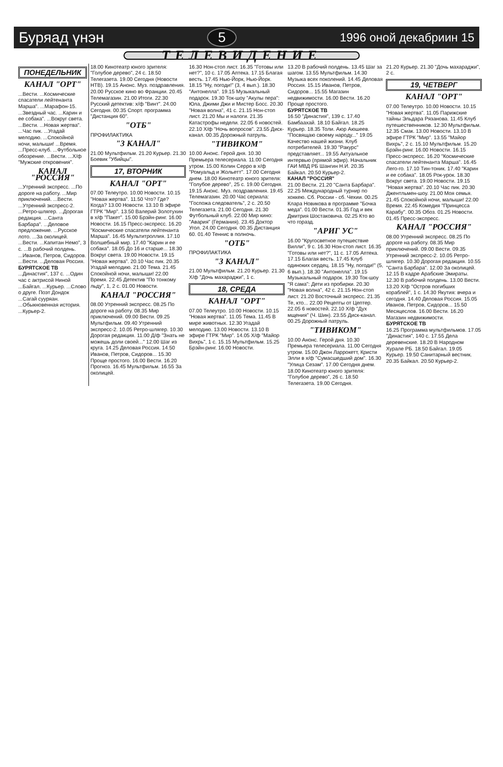Буряад үнэн 5 1996 оной декабриин 15
ТЕЛЕВИДЕНИЕ
ПОНЕДЕЛЬНИК
КАНАЛ "ОРТ"
...Вести. ...Космические спасатели лейтенанта Марша". ...Марафон-15. ...Звездный час. ...Карин и ее собака". ...Вокруг света. ...Вести. ...Новая жертва". ...Час пик. ...Угадай мелодию. ...Спокойной ночи, малыши! ...Время. ...Пресс-клуб. ...Футбольное обозрение. ...Вести. ...Х/ф "Мужские откровения".
КАНАЛ "РОССИЯ"
...Утренний экспресс. ...По дороге на работу. ...Мир приключений. ...Вести. ...Утренний экспресс-2. ...Ретро-шлягер. ...Дорогая редакция. ...Санта Барбара". ...Деловое предложение. ...Русское лото. ...За околицей. ...Вести. ...Капитан Немо", 3 с. ...В рабочий полдень. ...Иванов, Петров, Сидоров. ...Вести. ...Деловая Россия.
БУРЯТСКОЕ ТВ
...Династия", 137 с. ...Один час с актрисой Ниной ...Байгал. ...Курьер. ...Слово о друге. Поэт Дондок ...Сагай сууряан. ...Обыкновенная история. ...Курьер-2.
18.00 Кинотеатр юного зрителя: "Голубое дерево", 24 с. 18.50 Телегазета. 19.00 Сегодня (Новости НТВ). 19.15 Анонс. Муз. поздравления. 20.00 Русское кино во Франции. 20.45 Телемагазин. 21.00 Итоги. 22.30 Русский детектив: х/ф "Винт". 24.00 Сегодня. 00.35 Спорт. программа "Дистанция 60".
"ОТБ"
ПРОФИЛАКТИКА
"3 КАНАЛ"
21.00 Мультфильм. 21.20 Курьер. 21.30 Боевик "Убийцы".
17, ВТОРНИК
КАНАЛ "ОРТ"
07.00 Телеутро. 10.00 Новости. 10.15 "Новая жертва". 11.50 Что? Где? Когда? 13.00 Новости. 13.10 В эфире ГТРК "Мир". 13.50 Валерий Золотухин в х/ф "Пакет". 15.00 Брэйн-ринг. 16.00 Новости. 16.15 Пресс-экспресс. 16.20 "Космические спасатели лейтенанта Марша". 16.45 Мультитроллия. 17.10 Волшебный мир. 17.40 "Карин и ее собака". 18.05 До 16 и старше... 18.30 Вокруг света. 19.00 Новости. 19.15 "Новая жертва". 20.10 Час пик. 20.35 Угадай мелодию. 21.00 Тема. 21.45 Спокойной ночи, малыши! 22.00 Время. 22.45 Детектив "По тонкому льду", 1, 2 с. 01.00 Новости.
КАНАЛ "РОССИЯ"
08.00 Утренний экспресс. 08.25 По дороге на работу. 08.35 Мир приключений. 09.00 Вести. 09.25 Мультфильм. 09.40 Утренний экспресс-2. 10.05 Ретро-шлягер. 10.30 Дорогая редакция. 11.00 Д/ф "Знать не можешь доли своей..." 12.00 Шаг из круга. 14.25 Деловая Россия. 14.50 Иванов, Петров, Сидоров... 15.30 Проще простого. 16.00 Вести. 16.20 Прогноз. 16.45 Мультфильм. 16.55 За околицей.
16.30 Нон-стоп лист. 16.35 "Готовы или нет?", 10 с. 17.05 Аптека. 17.15 Благая весть. 17.45 Нью-Йорк, Нью-Йорк. 18.15 "Ну, погоди!" (3, 4 вып.). 18.30 "Антонелла". 19.15 Музыкальный подарок. 19.30 Ток-шоу "Акулы пера": Юла, Джими Джи и Мистер Босс. 20.30 "Новая волна", 41 с. 21.15 Нон-стоп лист. 21.20 Мы и налоги. 21.35 Катастрофы недели. 22.05 6 новостей. 22.10 Х/ф "Ночь вопросов". 23.55 Диск-канал. 00.35 Дорожный патруль.
"ТИВИКОМ"
10.00 Анонс. Герой дня. 10.30 Премьера телесериала. 11.00 Сегодня утром. 15.00 Колин Серро в х/ф "Ромуальд и Жольетт". 17.00 Сегодня днем. 18.00 Кинотеатр юного зрителя: "Голубое дерево", 25 с. 19.00 Сегодня. 19.15 Анонс. Муз. поздравления. 19.45 Телемагазин. 20.00 Час сериала: "Госпожа следователь", 2 с. 20.50 Телегазета. 21.00 Сегодня. 21.30 Футбольный клуб. 22.00 Мир кино: "Авария" (Германия). 23.45 Доктор Угол. 24.00 Сегодня. 00.35 Дистанция 60. 01.40 Теннис в полночь.
"ОТБ"
ПРОФИЛАКТИКА
"3 КАНАЛ"
21.00 Мультфильм. 21.20 Курьер. 21.30 Х/ф "Дочь махараджи", 1 с.
18, СРЕДА
КАНАЛ "ОРТ"
07.00 Телеутро. 10.00 Новости. 10.15 "Новая жертва". 11.05 Тема. 11.45 В мире животных. 12.30 Угадай мелодию. 13.00 Новости. 13.10 В эфире ГТРК "Мир". 14.05 Х/ф "Майор Вихрь", 1 с. 15.15 Мультфильм. 15.25 Брэйн-ринг. 16.00 Новости.
13.20 В рабочий полдень. 13.45 Шаг за шагом. 13.55 Мультфильм. 14.30 Музыка всех поколений. 14.45 Деловая Россия. 15.15 Иванов, Петров, Сидоров... 15.55 Магазин недвижимости. 16.00 Вести. 16.20 Проще простого.
БУРЯТСКОЕ ТВ
16.50 "Династия", 139 с. 17.40 Бамбаахай. 18.10 Байгал. 18.25 Курьер. 18.35 Толи. Аюр Аюшеев. "Посвящаю своему народу..." 19.05 Качество нашей жизни. Клуб потребителей. 19.30 "Ракурс" представляет... 19.55 Актуальное интервью (прямой эфир). Начальник ГАИ МВД РБ Шангин Н.И. 20.35 Байкал. 20.50 Курьер-2.
КАНАЛ "РОССИЯ"
21.00 Вести. 21.20 "Санта Барбара". 22.25 Международный турнир по хоккею. Сб. России - сб. Чехии. 00.25 Клара Новикова в программе "Бочка меда". 01.00 Вести. 01.35 Год и век Дмитрия Шостаковича. 02.25 Кто во что горазд.
"АРИГ УС"
16.00 "Кругосветное путешествие Вилли", 9 с. 16.30 Нон-стоп лист. 16.35 "Готовы или нет?", 11 с. 17.05 Аптека. 17.15 Благая весть. 17.45 Клуб одиноких сердец. 18.15 "Ну, погоди!" (5, 6 вып.). 18.30 "Антонелла". 19.15 Музыкальный подарок. 19.30 Ток-шоу "Я сама": Дети из пробирки. 20.30 "Новая волна", 42 с. 21.15 Нон-стоп лист. 21.20 Восточный экспресс. 21.35 Те, кто... 22.00 Рецепты от Цептер. 22.05 6 новостей. 22.10 Х/ф "Дух мщения" (Ч. Шин). 23.55 Диск-канал. 00.25 Дорожный патруль.
"ТИВИКОМ"
10.00 Анонс. Герой дня. 10.30 Премьера телесериала. 11.00 Сегодня утром. 15.00 Джон Ларрокетт, Кристи Элли в х/ф "Сумасшедший дом". 16.30 "Улица Сезам". 17.00 Сегодня днем. 18.00 Кинотеатр юного зрителя: "Голубое дерево", 26 с. 18.50 Телегазета. 19.00 Сегодня.
21.20 Курьер. 21.30 "Дочь махараджи", 2 с.
19, ЧЕТВЕРГ
КАНАЛ "ОРТ"
07.00 Телеутро. 10.00 Новости. 10.15 "Новая жертва". 11.05 Парижские тайны Эльдара Рязанова. 11.45 Клуб путешественников. 12.30 Мультфильм. 12.35 Смак. 13.00 Новости. 13.10 В эфире ГТРК "Мир". 13.55 "Майор Вихрь", 2 с. 15.10 Мультфильм. 15.20 Брэйн-ринг. 16.00 Новости. 16.15 Пресс-экспресс. 16.20 "Космические спасатели лейтенанта Марша". 16.45 Лего-го. 17.10 Тин-тоник. 17.40 "Карин и ее собака". 18.05 Рок-урок. 18.30 Вокруг света. 19.00 Новости. 19.15 "Новая жертва". 20.10 Час пик. 20.30 Джентльмен-шоу. 21.00 Моя семья. 21.45 Спокойной ночи, малыши! 22.00 Время. 22.45 Комедия "Принцесса Карабу". 00.35 Обоз. 01.25 Новости. 01.45 Пресс-экспресс.
КАНАЛ "РОССИЯ"
08.00 Утренний экспресс. 08.25 По дороге на работу. 08.35 Мир приключений. 09.00 Вести. 09.35 Утренний экспресс-2. 10.05 Ретро-шлягер. 10.30 Дорогая редакция. 10.55 "Санта Барбара". 12.00 За околицей. 12.15 В кадре Арабские Эмираты. 12.30 В рабочий полдень. 13.00 Вести. 13.20 Х/ф "Остров погибших кораблей", 1 с. 14.30 Якутия: вчера и сегодня. 14.40 Деловая Россия. 15.05 Иванов, Петров, Сидоров... 15.50 Месяцеслов. 16.00 Вести. 16.20 Магазин недвижимости.
БУРЯТСКОЕ ТВ
16.25 Программа мультфильмов. 17.05 "Династия", 140 с. 17.55 Дела деревенские. 18.20 В Народном Хурале РБ. 18.50 Байгал. 19.05 Курьер. 19.50 Санитарный вестник. 20.35 Байкал. 20.50 Курьер-2.